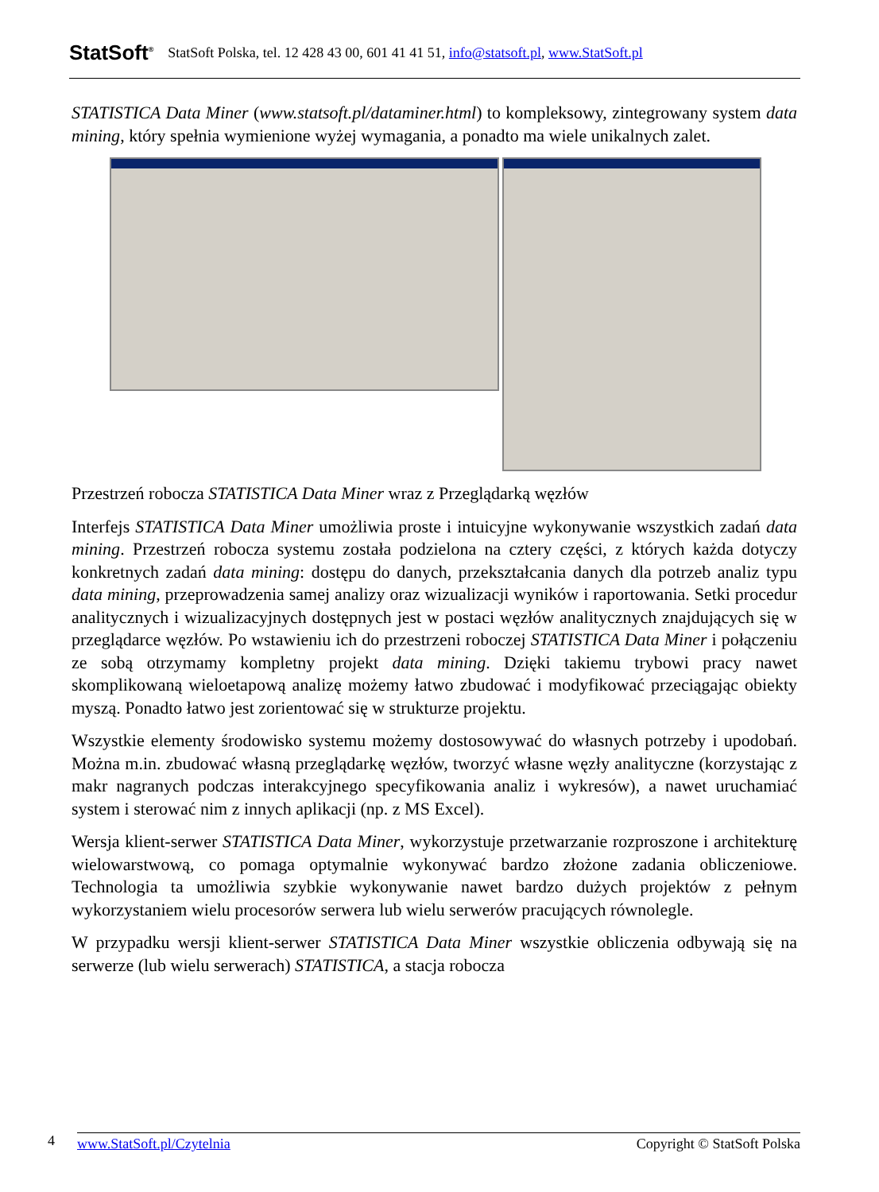StatSoft<sup>®</sup> StatSoft Polska, tel. 12 428 43 00, 601 41 41 51, info@statsoft.pl, www.StatSoft.pl
STATISTICA Data Miner (www.statsoft.pl/dataminer.html) to kompleksowy, zintegrowany system data mining, który spełnia wymienione wyżej wymagania, a ponadto ma wiele unikalnych zalet.
Przestrzeń robocza STATISTICA Data Miner wraz z Przeglądarką węzłów
Interfejs STATISTICA Data Miner umożliwia proste i intuicyjne wykonywanie wszystkich zadań data mining. Przestrzeń robocza systemu została podzielona na cztery części, z których każda dotyczy konkretnych zadań data mining: dostępu do danych, przekształcania danych dla potrzeb analiz typu data mining, przeprowadzenia samej analizy oraz wizualizacji wyników i raportowania. Setki procedur analitycznych i wizualizacyjnych dostępnych jest w postaci węzłów analitycznych znajdujących się w przeglądarce węzłów. Po wstawieniu ich do przestrzeni roboczej STATISTICA Data Miner i połączeniu ze sobą otrzymamy kompletny projekt data mining. Dzięki takiemu trybowi pracy nawet skomplikowaną wieloetapową analizę możemy łatwo zbudować i modyfikować przeciągając obiekty myszą. Ponadto łatwo jest zorientować się w strukturze projektu.
Wszystkie elementy środowisko systemu możemy dostosowywać do własnych potrzeby i upodobań. Można m.in. zbudować własną przeglądarkę węzłów, tworzyć własne węzły analityczne (korzystając z makr nagranych podczas interakcyjnego specyfikowania analiz i wykresów), a nawet uruchamiać system i sterować nim z innych aplikacji (np. z MS Excel).
Wersja klient-serwer STATISTICA Data Miner, wykorzystuje przetwarzanie rozproszone i architekturę wielowarstwową, co pomaga optymalnie wykonywać bardzo złożone zadania obliczeniowe. Technologia ta umożliwia szybkie wykonywanie nawet bardzo dużych projektów z pełnym wykorzystaniem wielu procesorów serwera lub wielu serwerów pracujących równolegle.
W przypadku wersji klient-serwer STATISTICA Data Miner wszystkie obliczenia odbywają się na serwerze (lub wielu serwerach) STATISTICA, a stacja robocza
4
www.StatSoft.pl/Czytelnia Copyright © StatSoft Polska